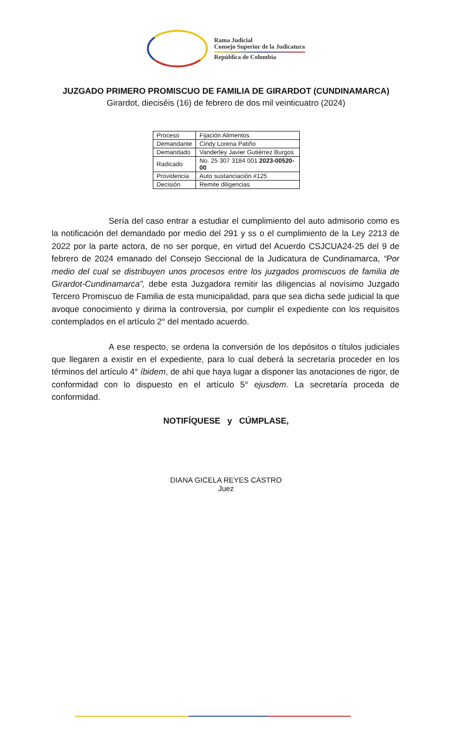Rama Judicial
Consejo Superior de la Judicatura
República de Colombia
JUZGADO PRIMERO PROMISCUO DE FAMILIA DE GIRARDOT (CUNDINAMARCA)
Girardot, dieciséis (16) de febrero de dos mil veinticuatro (2024)
| Proceso | Fijación Alimentos |
| Demandante | Cindy Lorena Patiño |
| Demandado | Vanderley Javier Gutiérrez Burgos |
| Radicado | No. 25 307 3184 001 2023-00520-00 |
| Providencia | Auto sustanciación #125 |
| Decisión | Remite diligencias |
Sería del caso entrar a estudiar el cumplimiento del auto admisorio como es la notificación del demandado por medio del 291 y ss o el cumplimiento de la Ley 2213 de 2022 por la parte actora, de no ser porque, en virtud del Acuerdo CSJCUA24-25 del 9 de febrero de 2024 emanado del Consejo Seccional de la Judicatura de Cundinamarca, “Por medio del cual se distribuyen unos procesos entre los juzgados promiscuos de familia de Girardot-Cundinamarca”, debe esta Juzgadora remitir las diligencias al novísimo Juzgado Tercero Promiscuo de Familia de esta municipalidad, para que sea dicha sede judicial la que avoque conocimiento y dirima la controversia, por cumplir el expediente con los requisitos contemplados en el artículo 2° del mentado acuerdo.
A ese respecto, se ordena la conversión de los depósitos o títulos judiciales que llegaren a existir en el expediente, para lo cual deberá la secretaría proceder en los términos del artículo 4° íbidem, de ahí que haya lugar a disponer las anotaciones de rigor, de conformidad con lo dispuesto en el artículo 5° ejusdem. La secretaría proceda de conformidad.
NOTIFÍQUESE y CÚMPLASE,
DIANA GICELA REYES CASTRO
Juez